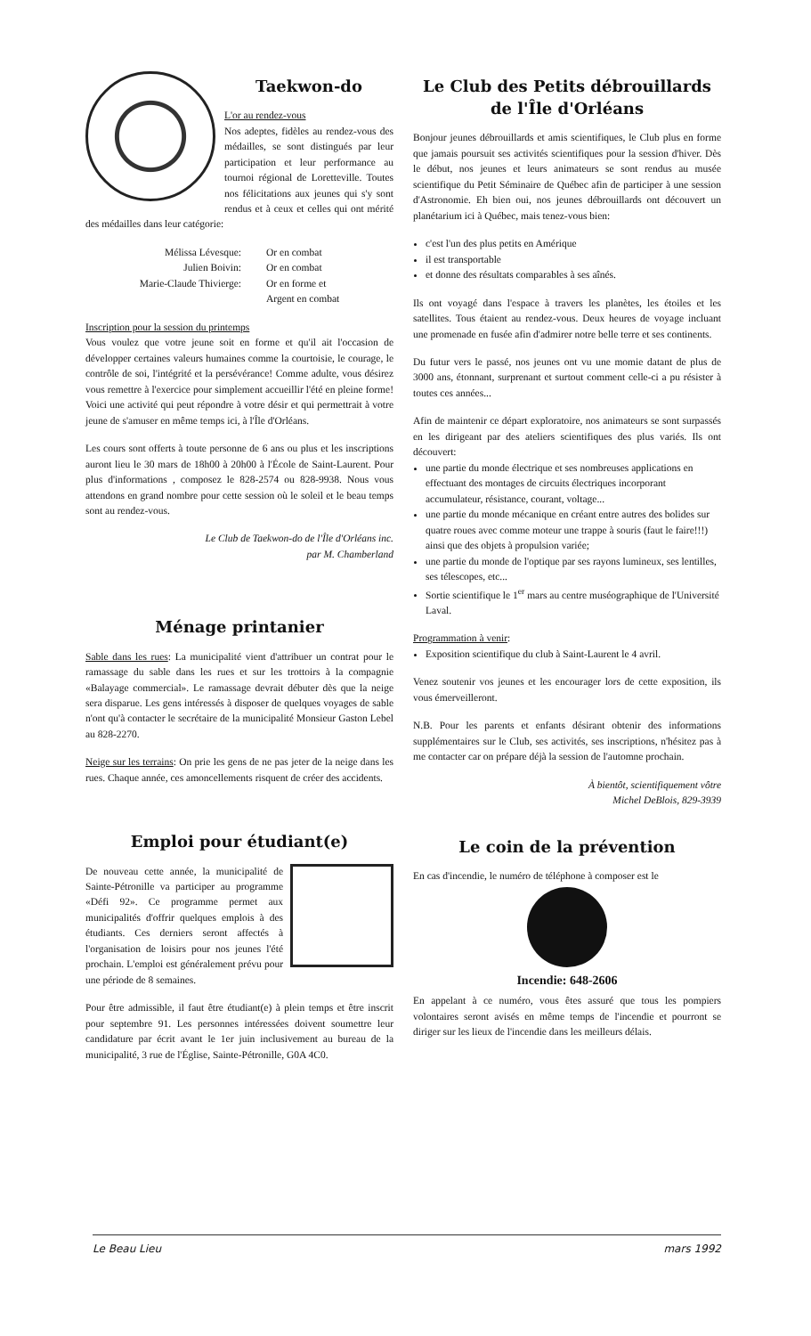Taekwon-do
L'or au rendez-vous
Nos adeptes, fidèles au rendez-vous des médailles, se sont distingués par leur participation et leur performance au tournoi régional de Loretteville. Toutes nos félicitations aux jeunes qui s'y sont rendus et à ceux et celles qui ont mérité des médailles dans leur catégorie:
| Mélissa Lévesque: | Or en combat |
| Julien Boivin: | Or en combat |
| Marie-Claude Thivierge: | Or en forme et Argent en combat |
Inscription pour la session du printemps
Vous voulez que votre jeune soit en forme et qu'il ait l'occasion de développer certaines valeurs humaines comme la courtoisie, le courage, le contrôle de soi, l'intégrité et la persévérance! Comme adulte, vous désirez vous remettre à l'exercice pour simplement accueillir l'été en pleine forme! Voici une activité qui peut répondre à votre désir et qui permettrait à votre jeune de s'amuser en même temps ici, à l'Île d'Orléans.
Les cours sont offerts à toute personne de 6 ans ou plus et les inscriptions auront lieu le 30 mars de 18h00 à 20h00 à l'École de Saint-Laurent. Pour plus d'informations , composez le 828-2574 ou 828-9938. Nous vous attendons en grand nombre pour cette session où le soleil et le beau temps sont au rendez-vous.
Le Club de Taekwon-do de l'Île d'Orléans inc.
par M. Chamberland
Ménage printanier
Sable dans les rues: La municipalité vient d'attribuer un contrat pour le ramassage du sable dans les rues et sur les trottoirs à la compagnie «Balayage commercial». Le ramassage devrait débuter dès que la neige sera disparue. Les gens intéressés à disposer de quelques voyages de sable n'ont qu'à contacter le secrétaire de la municipalité Monsieur Gaston Lebel au 828-2270.
Neige sur les terrains: On prie les gens de ne pas jeter de la neige dans les rues. Chaque année, ces amoncellements risquent de créer des accidents.
Emploi pour étudiant(e)
De nouveau cette année, la municipalité de Sainte-Pétronille va participer au programme «Défi 92». Ce programme permet aux municipalités d'offrir quelques emplois à des étudiants. Ces derniers seront affectés à l'organisation de loisirs pour nos jeunes l'été prochain. L'emploi est généralement prévu pour une période de 8 semaines.
Pour être admissible, il faut être étudiant(e) à plein temps et être inscrit pour septembre 91. Les personnes intéressées doivent soumettre leur candidature par écrit avant le 1er juin inclusivement au bureau de la municipalité, 3 rue de l'Église, Sainte-Pétronille, G0A 4C0.
Le Club des Petits débrouillards
de l'Île d'Orléans
Bonjour jeunes débrouillards et amis scientifiques, le Club plus en forme que jamais poursuit ses activités scientifiques pour la session d'hiver. Dès le début, nos jeunes et leurs animateurs se sont rendus au musée scientifique du Petit Séminaire de Québec afin de participer à une session d'Astronomie. Eh bien oui, nos jeunes débrouillards ont découvert un planétarium ici à Québec, mais tenez-vous bien:
c'est l'un des plus petits en Amérique
il est transportable
et donne des résultats comparables à ses aînés.
Ils ont voyagé dans l'espace à travers les planètes, les étoiles et les satellites. Tous étaient au rendez-vous. Deux heures de voyage incluant une promenade en fusée afin d'admirer notre belle terre et ses continents.
Du futur vers le passé, nos jeunes ont vu une momie datant de plus de 3000 ans, étonnant, surprenant et surtout comment celle-ci a pu résister à toutes ces années...
Afin de maintenir ce départ exploratoire, nos animateurs se sont surpassés en les dirigeant par des ateliers scientifiques des plus variés. Ils ont découvert:
une partie du monde électrique et ses nombreuses applications en effectuant des montages de circuits électriques incorporant accumulateur, résistance, courant, voltage...
une partie du monde mécanique en créant entre autres des bolides sur quatre roues avec comme moteur une trappe à souris (faut le faire!!!) ainsi que des objets à propulsion variée;
une partie du monde de l'optique par ses rayons lumineux, ses lentilles, ses télescopes, etc...
Sortie scientifique le 1<sup>er</sup> mars au centre muséographique de l'Université Laval.
Programmation à venir:
Exposition scientifique du club à Saint-Laurent le 4 avril.
Venez soutenir vos jeunes et les encourager lors de cette exposition, ils vous émerveilleront.
N.B. Pour les parents et enfants désirant obtenir des informations supplémentaires sur le Club, ses activités, ses inscriptions, n'hésitez pas à me contacter car on prépare déjà la session de l'automne prochain.
À bientôt, scientifiquement vôtre
Michel DeBlois, 829-3939
Le coin de la prévention
En cas d'incendie, le numéro de téléphone à composer est le
Incendie: 648-2606
En appelant à ce numéro, vous êtes assuré que tous les pompiers volontaires seront avisés en même temps de l'incendie et pourront se diriger sur les lieux de l'incendie dans les meilleurs délais.
Le Beau Lieu mars 1992